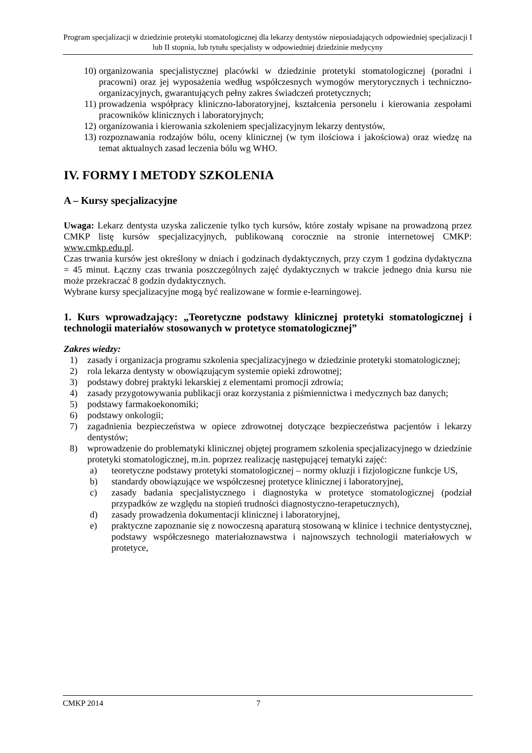Program specjalizacji w dziedzinie protetyki stomatologicznej dla lekarzy dentystów nieposiadających odpowiedniej specjalizacji I lub II stopnia, lub tytułu specjalisty w odpowiedniej dziedzinie medycyny
10) organizowania specjalistycznej placówki w dziedzinie protetyki stomatologicznej (poradni i pracowni) oraz jej wyposażenia według współczesnych wymogów merytorycznych i techniczno-organizacyjnych, gwarantujących pełny zakres świadczeń protetycznych;
11) prowadzenia współpracy kliniczno-laboratoryjnej, kształcenia personelu i kierowania zespołami pracowników klinicznych i laboratoryjnych;
12) organizowania i kierowania szkoleniem specjalizacyjnym lekarzy dentystów,
13) rozpoznawania rodzajów bólu, oceny klinicznej (w tym ilościowa i jakościowa) oraz wiedzę na temat aktualnych zasad leczenia bólu wg WHO.
IV. FORMY I METODY SZKOLENIA
A – Kursy specjalizacyjne
Uwaga: Lekarz dentysta uzyska zaliczenie tylko tych kursów, które zostały wpisane na prowadzoną przez CMKP listę kursów specjalizacyjnych, publikowaną corocznie na stronie internetowej CMKP: www.cmkp.edu.pl.
Czas trwania kursów jest określony w dniach i godzinach dydaktycznych, przy czym 1 godzina dydaktyczna = 45 minut. Łączny czas trwania poszczególnych zajęć dydaktycznych w trakcie jednego dnia kursu nie może przekraczać 8 godzin dydaktycznych.
Wybrane kursy specjalizacyjne mogą być realizowane w formie e-learningowej.
1. Kurs wprowadzający: „Teoretyczne podstawy klinicznej protetyki stomatologicznej i technologii materiałów stosowanych w protetyce stomatologicznej”
Zakres wiedzy:
1) zasady i organizacja programu szkolenia specjalizacyjnego w dziedzinie protetyki stomatologicznej;
2) rola lekarza dentysty w obowiązującym systemie opieki zdrowotnej;
3) podstawy dobrej praktyki lekarskiej z elementami promocji zdrowia;
4) zasady przygotowywania publikacji oraz korzystania z piśmiennictwa i medycznych baz danych;
5) podstawy farmakoekonomiki;
6) podstawy onkologii;
7) zagadnienia bezpieczeństwa w opiece zdrowotnej dotyczące bezpieczeństwa pacjentów i lekarzy dentystów;
8) wprowadzenie do problematyki klinicznej objętej programem szkolenia specjalizacyjnego w dziedzinie protetyki stomatologicznej, m.in. poprzez realizację następującej tematyki zajęć:
a) teoretyczne podstawy protetyki stomatologicznej – normy okluzji i fizjologiczne funkcje US,
b) standardy obowiązujące we współczesnej protetyce klinicznej i laboratoryjnej,
c) zasady badania specjalistycznego i diagnostyka w protetyce stomatologicznej (podział przypadków ze względu na stopień trudności diagnostyczno-terapetucznych),
d) zasady prowadzenia dokumentacji klinicznej i laboratoryjnej,
e) praktyczne zapoznanie się z nowoczesną aparaturą stosowaną w klinice i technice dentystycznej, podstawy współczesnego materiałoznawstwa i najnowszych technologii materiałowych w protetyce,
CMKP 2014 7